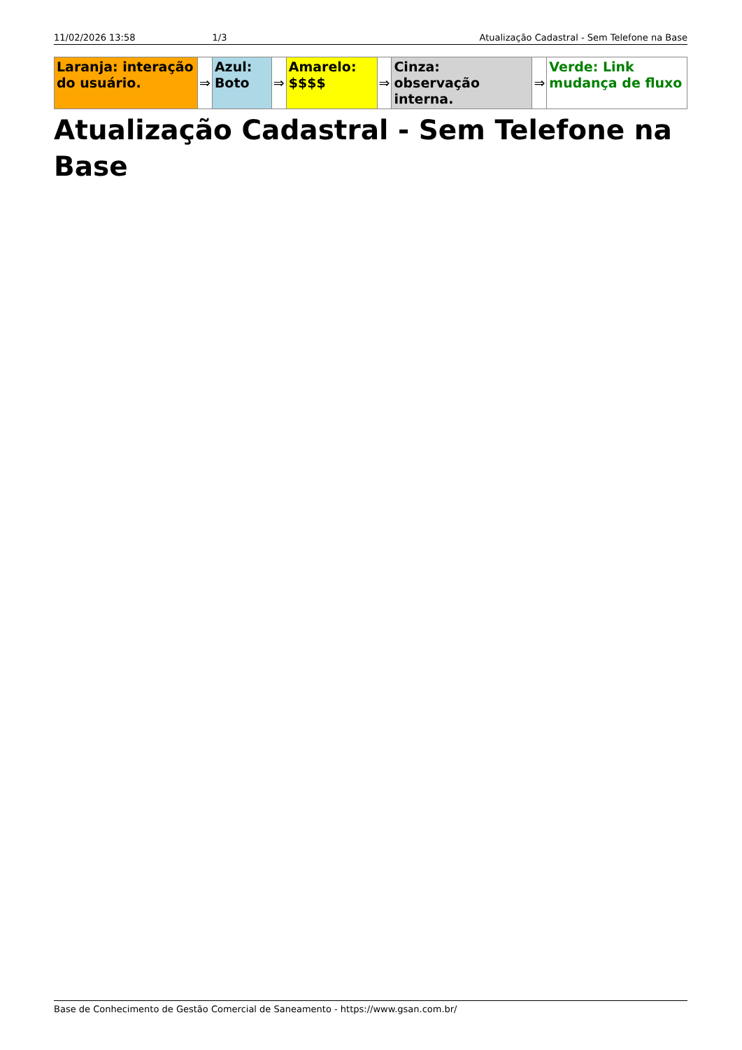11/02/2026 13:58 1/3 Atualização Cadastral - Sem Telefone na Base
| Laranja: interação do usuário. | ⇒ | Azul: Boto | ⇒ | Amarelo: $$$$ | ⇒ | Cinza: observação interna. | ⇒ | Verde: Link mudança de fluxo |
Atualização Cadastral - Sem Telefone na Base
Base de Conhecimento de Gestão Comercial de Saneamento - https://www.gsan.com.br/